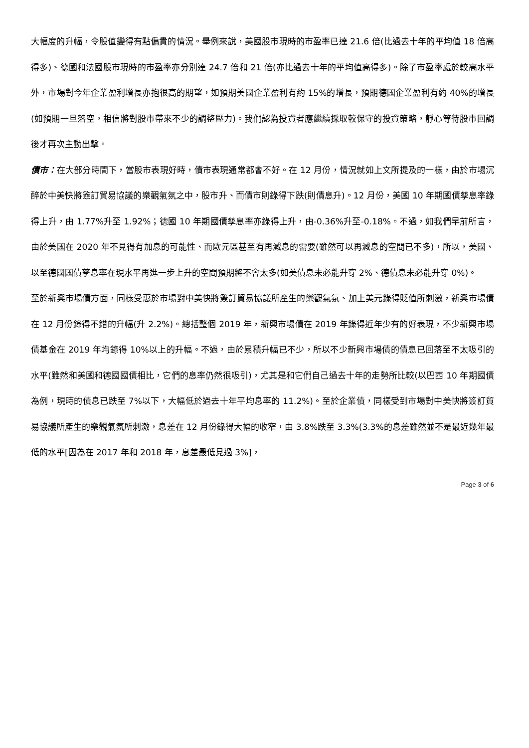大幅度的升幅，令股值變得有點偏貴的情況。舉例來說，美國股市現時的市盈率已達 21.6 倍(比過去十年的平均值 18 倍高得多)、德國和法國股市現時的市盈率亦分別達 24.7 倍和 21 倍(亦比過去十年的平均值高得多)。除了市盈率處於較高水平外，市場對今年企業盈利增長亦抱很高的期望，如預期美國企業盈利有約 15%的增長，預期德國企業盈利有約 40%的增長(如預期一旦落空，相信將對股市帶來不少的調整壓力)。我們認為投資者應繼續採取較保守的投資策略，靜心等待股市回調後才再次主動出擊。
債市：在大部分時間下，當股市表現好時，債市表現通常都會不好。在 12 月份，情況就如上文所提及的一樣，由於市場沉醉於中美快將簽訂貿易協議的樂觀氣氛之中，股市升、而債市則錄得下跌(則債息升)。12 月份，美國 10 年期國債孳息率錄得上升，由 1.77%升至 1.92%；德國 10 年期國債孳息率亦錄得上升，由-0.36%升至-0.18%。不過，如我們早前所言，由於美國在 2020 年不見得有加息的可能性、而歐元區甚至有再減息的需要(雖然可以再減息的空間已不多)，所以，美國、以至德國國債孳息率在現水平再進一步上升的空間預期將不會太多(如美債息未必能升穿 2%、德債息未必能升穿 0%)。
至於新興市場債方面，同樣受惠於市場對中美快將簽訂貿易協議所產生的樂觀氣氛、加上美元錄得貶值所刺激，新興市場債在 12 月份錄得不錯的升幅(升 2.2%)。總括整個 2019 年，新興市場債在 2019 年錄得近年少有的好表現，不少新興市場債基金在 2019 年均錄得 10%以上的升幅。不過，由於累積升幅已不少，所以不少新興市場債的債息已回落至不太吸引的水平(雖然和美國和德國國債相比，它們的息率仍然很吸引)，尤其是和它們自己過去十年的走勢所比較(以巴西 10 年期國債為例，現時的債息已跌至 7%以下，大幅低於過去十年平均息率的 11.2%)。至於企業債，同樣受到市場對中美快將簽訂貿易協議所產生的樂觀氣氛所刺激，息差在 12 月份錄得大幅的收窄，由 3.8%跌至 3.3%(3.3%的息差雖然並不是最近幾年最低的水平[因為在 2017 年和 2018 年，息差最低見過 3%]，
Page 3 of 6